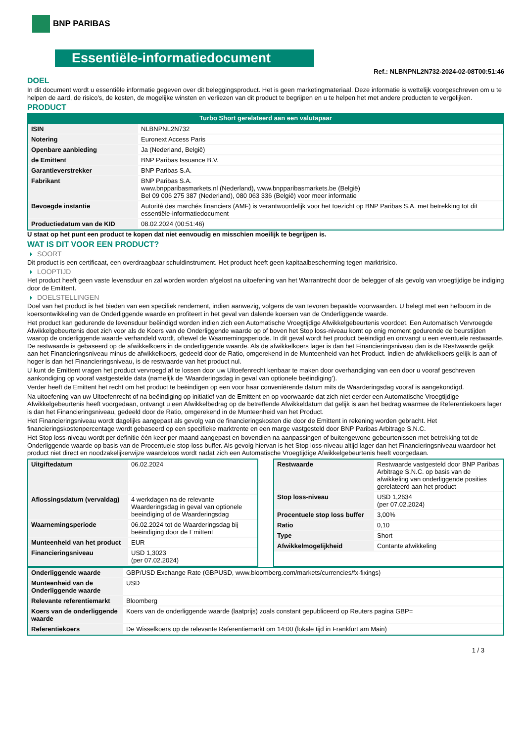BNP PARIBAS
Essentiële-informatiedocument
Ref.: NLBNPNL2N732-2024-02-08T00:51:46
DOEL
In dit document wordt u essentiële informatie gegeven over dit beleggingsproduct. Het is geen marketingmateriaal. Deze informatie is wettelijk voorgeschreven om u te helpen de aard, de risico's, de kosten, de mogelijke winsten en verliezen van dit product te begrijpen en u te helpen het met andere producten te vergelijken.
PRODUCT
Turbo Short gerelateerd aan een valutapaar
| ISIN | NLBNPNL2N732 |
| Notering | Euronext Access Paris |
| Openbare aanbieding | Ja (Nederland, België) |
| de Emittent | BNP Paribas Issuance B.V. |
| Garantieverstrekker | BNP Paribas S.A. |
| Fabrikant | BNP Paribas S.A. www.bnpparibasmarkets.nl (Nederland), www.bnpparibasmarkets.be (België) Bel 09 006 275 387 (Nederland), 080 063 336 (België) voor meer informatie |
| Bevoegde instantie | Autorité des marchés financiers (AMF) is verantwoordelijk voor het toezicht op BNP Paribas S.A. met betrekking tot dit essentiële-informatiedocument |
| Productiedatum van de KID | 08.02.2024 (00:51:46) |
U staat op het punt een product te kopen dat niet eenvoudig en misschien moeilijk te begrijpen is.
WAT IS DIT VOOR EEN PRODUCT?
SOORT
Dit product is een certificaat, een overdraagbaar schuldinstrument. Het product heeft geen kapitaalbescherming tegen marktrisico.
LOOPTIJD
Het product heeft geen vaste levensduur en zal worden worden afgelost na uitoefening van het Warrantrecht door de belegger of als gevolg van vroegtijdige be indiging door de Emittent.
DOELSTELLINGEN
Doel van het product is het bieden van een specifiek rendement, indien aanwezig, volgens de van tevoren bepaalde voorwaarden. U belegt met een hefboom in de koersontwikkeling van de Onderliggende waarde en profiteert in het geval van dalende koersen van de Onderliggende waarde.
Het product kan gedurende de levensduur beëindigd worden indien zich een Automatische Vroegtijdige Afwikkelgebeurtenis voordoet. Een Automatisch Vervroegde Afwikkelgebeurtenis doet zich voor als de Koers van de Onderliggende waarde op of boven het Stop loss-niveau komt op enig moment gedurende de beurstijden waarop de onderliggende waarde verhandeld wordt, oftewel de Waarnemingsperiode. In dit geval wordt het product beëindigd en ontvangt u een eventuele restwaarde. De restwaarde is gebaseerd op de afwikkelkoers in de onderliggende waarde. Als de afwikkelkoers lager is dan het Financieringsniveau dan is de Restwaarde gelijk aan het Financieringsniveau minus de afwikkelkoers, gedeeld door de Ratio, omgerekend in de Munteenheid van het Product. Indien de afwikkelkoers gelijk is aan of hoger is dan het Financieringsniveau, is de restwaarde van het product nul.
U kunt de Emittent vragen het product vervroegd af te lossen door uw Uitoefenrecht kenbaar te maken door overhandiging van een door u vooraf geschreven aankondiging op vooraf vastgestelde data (namelijk de ‘Waarderingsdag in geval van optionele beëindiging’).
Verder heeft de Emittent het recht om het product te beëindigen op een voor haar conveniërende datum mits de Waarderingsdag vooraf is aangekondigd.
Na uitoefening van uw Uitoefenrecht of na beëindiging op initiatief van de Emittent en op voorwaarde dat zich niet eerder een Automatische Vroegtijdige Afwikkelgebeurtenis heeft voorgedaan, ontvangt u een Afwikkelbedrag op de betreffende Afwikkeldatum dat gelijk is aan het bedrag waarmee de Referentiekoers lager is dan het Financieringsniveau, gedeeld door de Ratio, omgerekend in de Munteenheid van het Product.
Het Financieringsniveau wordt dagelijks aangepast als gevolg van de financieringskosten die door de Emittent in rekening worden gebracht. Het financieringskostenpercentage wordt gebaseerd op een specifieke marktrente en een marge vastgesteld door BNP Paribas Arbitrage S.N.C.
Het Stop loss-niveau wordt per definitie één keer per maand aangepast en bovendien na aanpassingen of buitengewone gebeurtenissen met betrekking tot de Onderliggende waarde op basis van de Procentuele stop-loss buffer. Als gevolg hiervan is het Stop loss-niveau altijd lager dan het Financieringsniveau waardoor het product niet direct en noodzakelijkerwijze waardeloos wordt nadat zich een Automatische Vroegtijdige Afwikkelgebeurtenis heeft voorgedaan.
| Uitgiftedatum | 06.02.2024 |
| Aflossingsdatum (vervaldag) | 4 werkdagen na de relevante Waarderingsdag in geval van optionele beeindiging of de Waarderingsdag |
| Waarnemingsperiode | 06.02.2024 tot de Waarderingsdag bij beëindiging door de Emittent |
| Munteenheid van het product | EUR |
| Financieringsniveau | USD 1,3023 (per 07.02.2024) |
| Restwaarde | Restwaarde vastgesteld door BNP Paribas Arbitrage S.N.C. op basis van de afwikkeling van onderliggende posities gerelateerd aan het product |
| Stop loss-niveau | USD 1,2634 (per 07.02.2024) |
| Procentuele stop loss buffer | 3,00% |
| Ratio | 0,10 |
| Type | Short |
| Afwikkelmogelijkheid | Contante afwikkeling |
| Onderliggende waarde | GBP/USD Exchange Rate (GBPUSD, www.bloomberg.com/markets/currencies/fx-fixings) |
| Munteenheid van de Onderliggende waarde | USD |
| Relevante referentiemarkt | Bloomberg |
| Koers van de onderliggende waarde | Koers van de onderliggende waarde (laatprijs) zoals constant gepubliceerd op Reuters pagina GBP= |
| Referentiekoers | De Wisselkoers op de relevante Referentiemarkt om 14:00 (lokale tijd in Frankfurt am Main) |
1 / 3